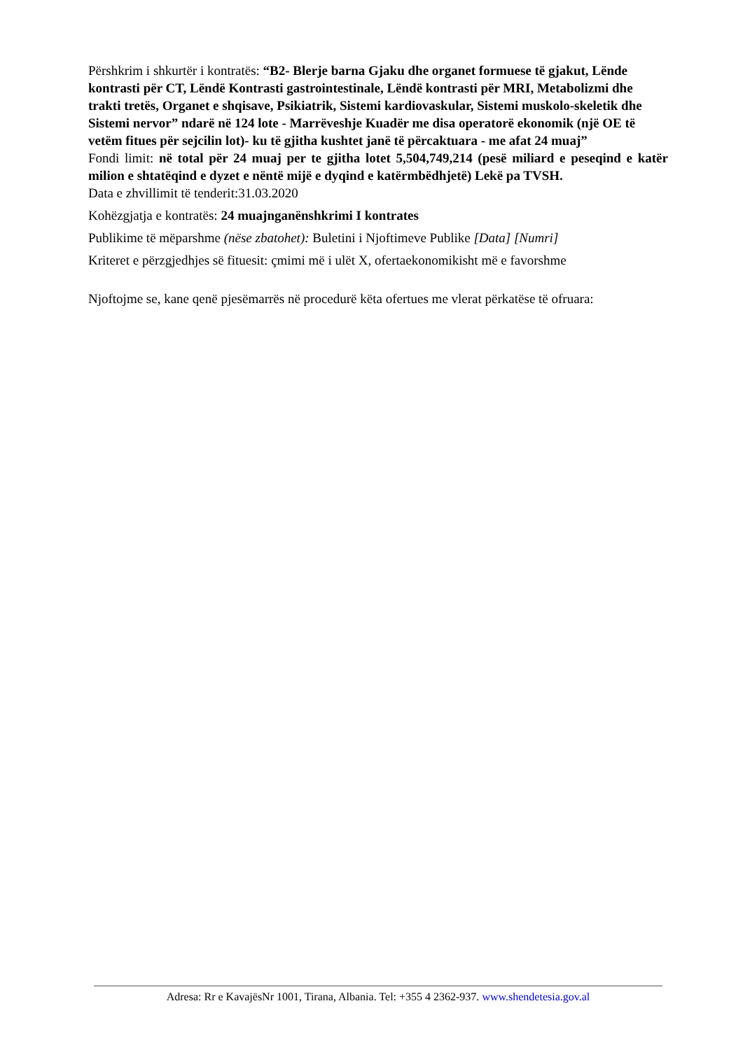Përshkrim i shkurtër i kontratës: “B2- Blerje barna Gjaku dhe organet formuese të gjakut, Lënde kontrasti për CT, Lëndë Kontrasti gastrointestinale, Lëndë kontrasti për MRI, Metabolizmi dhe trakti tretës, Organet e shqisave, Psikiatrik, Sistemi kardiovaskular, Sistemi muskolo-skeletik dhe Sistemi nervor” ndarë në 124 lote - Marrëveshje Kuadër me disa operatorë ekonomik (një OE të vetëm fitues për sejcilin lot)- ku të gjitha kushtet janë të përcaktuara - me afat 24 muaj”
Fondi limit: në total për 24 muaj per te gjitha lotet 5,504,749,214 (pesë miliard e peseqind e katër milion e shtatëqind e dyzet e nëntë mijë e dyqind e katërmbëdhjetë) Lekë pa TVSH.
Data e zhvillimit të tenderit:31.03.2020
Kohëzgjatja e kontratës: 24 muajnganënshkrimi I kontrates
Publikime të mëparshme (nëse zbatohet): Buletini i Njoftimeve Publike [Data] [Numri]
Kriteret e përzgjedhjes së fituesit: çmimi më i ulët X, ofertaekonomikisht më e favorshme
Njoftojme se, kane qenë pjesëmarrës në procedurë këta ofertues me vlerat përkatëse të ofruara:
Adresa: Rr e KavajësNr 1001, Tirana, Albania. Tel: +355 4 2362-937. www.shendetesia.gov.al